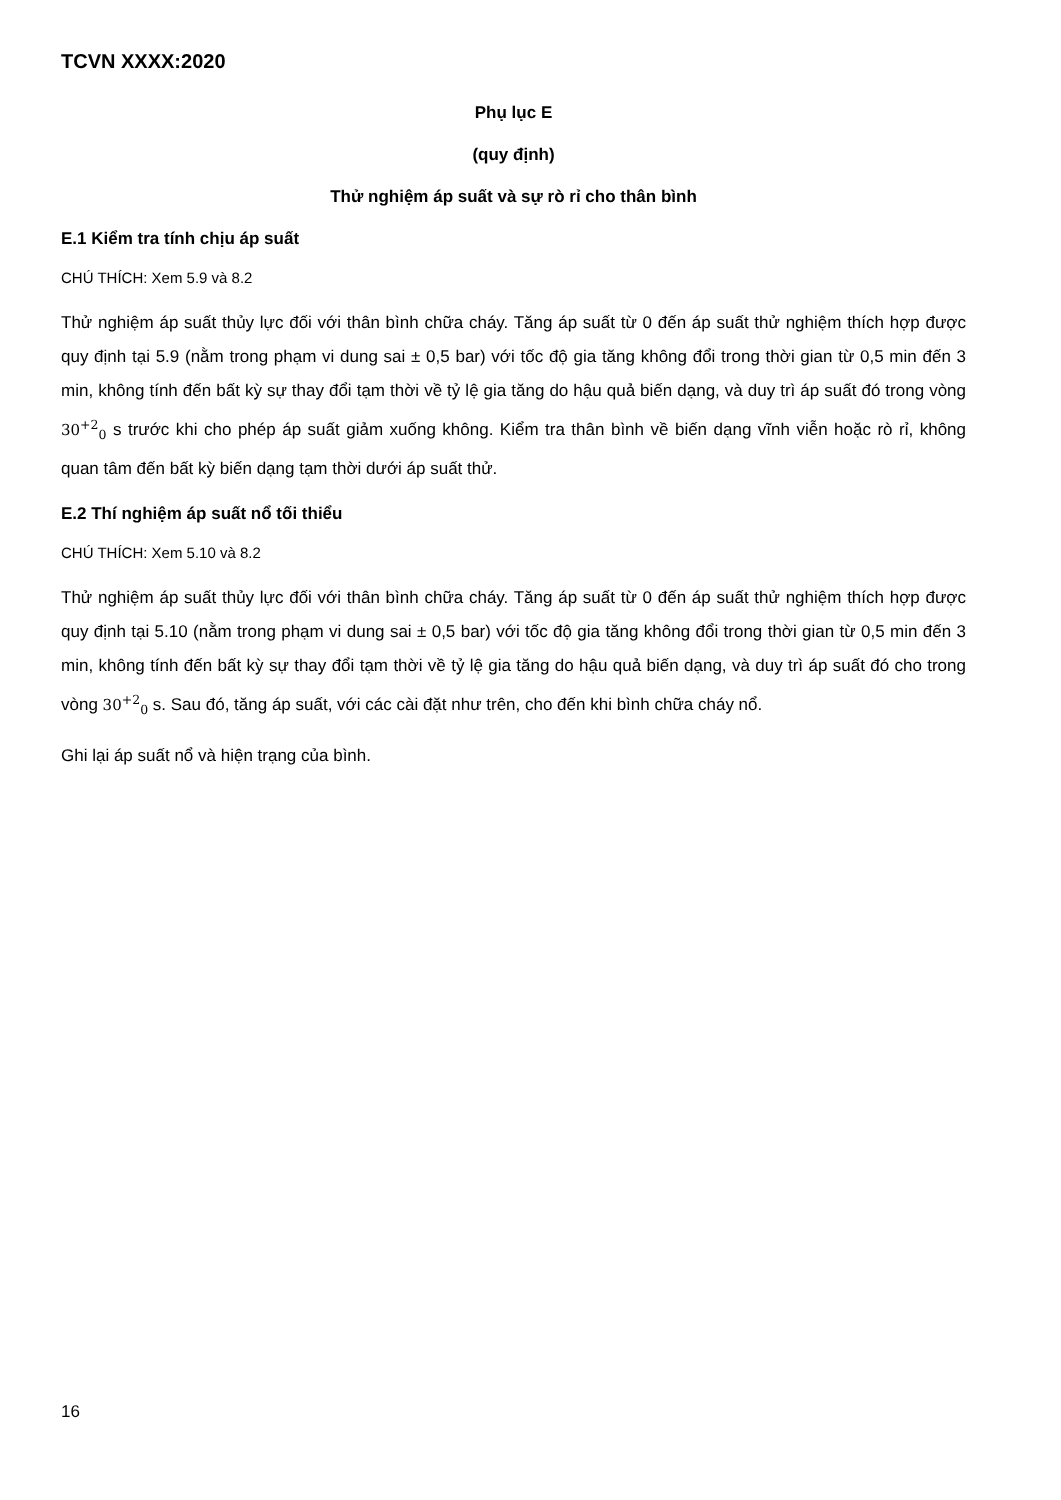TCVN XXXX:2020
Phụ lục E
(quy định)
Thử nghiệm áp suất và sự rò rỉ cho thân bình
E.1 Kiểm tra tính chịu áp suất
CHÚ THÍCH: Xem 5.9 và 8.2
Thử nghiệm áp suất thủy lực đối với thân bình chữa cháy. Tăng áp suất từ 0 đến áp suất thử nghiệm thích hợp được quy định tại 5.9 (nằm trong phạm vi dung sai ± 0,5 bar) với tốc độ gia tăng không đổi trong thời gian từ 0,5 min đến 3 min, không tính đến bất kỳ sự thay đổi tạm thời về tỷ lệ gia tăng do hậu quả biến dạng, và duy trì áp suất đó trong vòng 30<sup>+2</sup><sub>0</sub> s trước khi cho phép áp suất giảm xuống không. Kiểm tra thân bình về biến dạng vĩnh viễn hoặc rò rỉ, không quan tâm đến bất kỳ biến dạng tạm thời dưới áp suất thử.
E.2 Thí nghiệm áp suất nổ tối thiểu
CHÚ THÍCH: Xem 5.10 và 8.2
Thử nghiệm áp suất thủy lực đối với thân bình chữa cháy. Tăng áp suất từ 0 đến áp suất thử nghiệm thích hợp được quy định tại 5.10 (nằm trong phạm vi dung sai ± 0,5 bar) với tốc độ gia tăng không đổi trong thời gian từ 0,5 min đến 3 min, không tính đến bất kỳ sự thay đổi tạm thời về tỷ lệ gia tăng do hậu quả biến dạng, và duy trì áp suất đó cho trong vòng 30<sup>+2</sup><sub>0</sub> s. Sau đó, tăng áp suất, với các cài đặt như trên, cho đến khi bình chữa cháy nổ.
Ghi lại áp suất nổ và hiện trạng của bình.
16